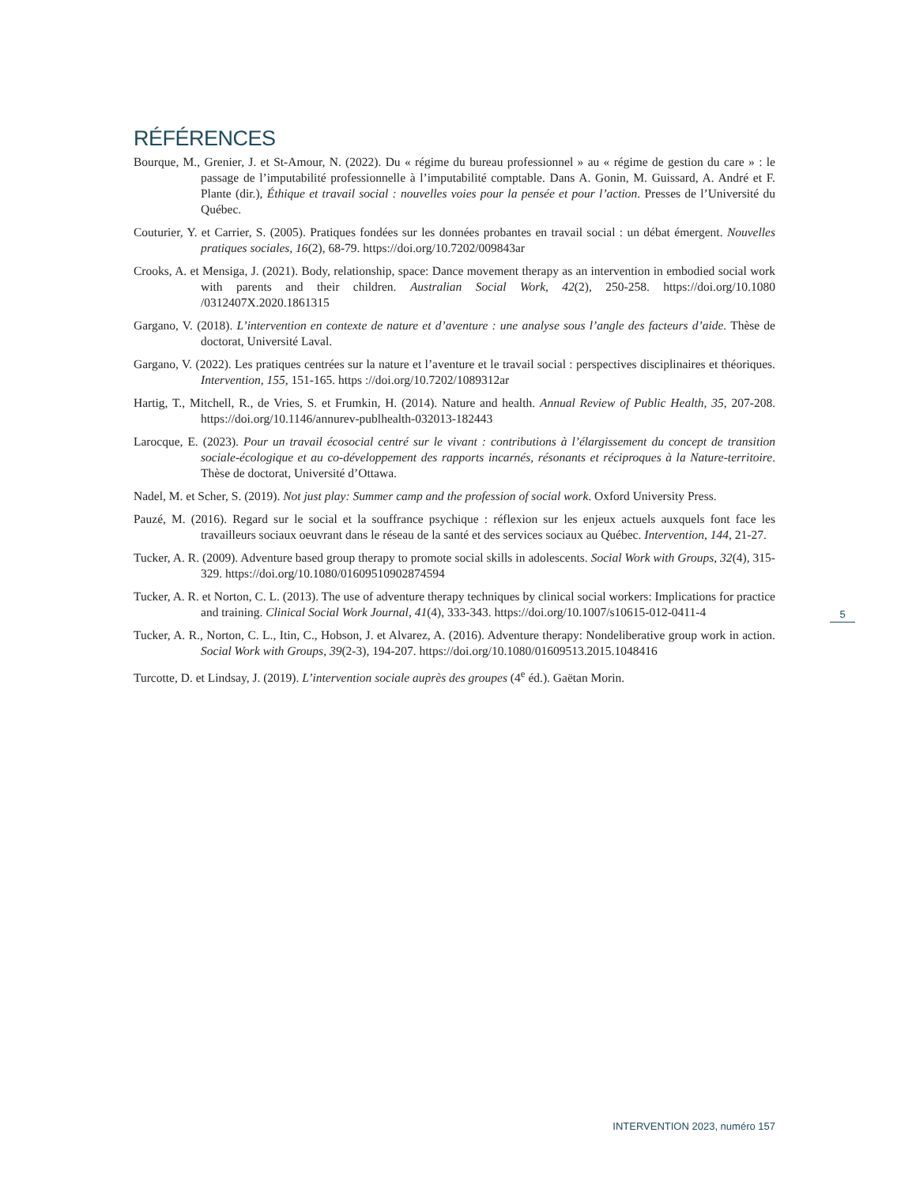RÉFÉRENCES
Bourque, M., Grenier, J. et St-Amour, N. (2022). Du « régime du bureau professionnel » au « régime de gestion du care » : le passage de l’imputabilité professionnelle à l’imputabilité comptable. Dans A. Gonin, M. Guissard, A. André et F. Plante (dir.), Éthique et travail social : nouvelles voies pour la pensée et pour l’action. Presses de l’Université du Québec.
Couturier, Y. et Carrier, S. (2005). Pratiques fondées sur les données probantes en travail social : un débat émergent. Nouvelles pratiques sociales, 16(2), 68-79. https://doi.org/10.7202/009843ar
Crooks, A. et Mensiga, J. (2021). Body, relationship, space: Dance movement therapy as an intervention in embodied social work with parents and their children. Australian Social Work, 42(2), 250-258. https://doi.org/10.1080 /0312407X.2020.1861315
Gargano, V. (2018). L’intervention en contexte de nature et d’aventure : une analyse sous l’angle des facteurs d’aide. Thèse de doctorat, Université Laval.
Gargano, V. (2022). Les pratiques centrées sur la nature et l’aventure et le travail social : perspectives disciplinaires et théoriques. Intervention, 155, 151-165. https ://doi.org/10.7202/1089312ar
Hartig, T., Mitchell, R., de Vries, S. et Frumkin, H. (2014). Nature and health. Annual Review of Public Health, 35, 207-208. https://doi.org/10.1146/annurev-publhealth-032013-182443
Larocque, E. (2023). Pour un travail écosocial centré sur le vivant : contributions à l’élargissement du concept de transition sociale-écologique et au co-développement des rapports incarnés, résonants et réciproques à la Nature-territoire. Thèse de doctorat, Université d’Ottawa.
Nadel, M. et Scher, S. (2019). Not just play: Summer camp and the profession of social work. Oxford University Press.
Pauzé, M. (2016). Regard sur le social et la souffrance psychique : réflexion sur les enjeux actuels auxquels font face les travailleurs sociaux oeuvrant dans le réseau de la santé et des services sociaux au Québec. Intervention, 144, 21-27.
Tucker, A. R. (2009). Adventure based group therapy to promote social skills in adolescents. Social Work with Groups, 32(4), 315-329. https://doi.org/10.1080/01609510902874594
Tucker, A. R. et Norton, C. L. (2013). The use of adventure therapy techniques by clinical social workers: Implications for practice and training. Clinical Social Work Journal, 41(4), 333-343. https://doi.org/10.1007/s10615-012-0411-4
Tucker, A. R., Norton, C. L., Itin, C., Hobson, J. et Alvarez, A. (2016). Adventure therapy: Nondeliberative group work in action. Social Work with Groups, 39(2-3), 194-207. https://doi.org/10.1080/01609513.2015.1048416
Turcotte, D. et Lindsay, J. (2019). L’intervention sociale auprès des groupes (4<sup>e</sup> éd.). Gaëtan Morin.
5
INTERVENTION 2023, numéro 157